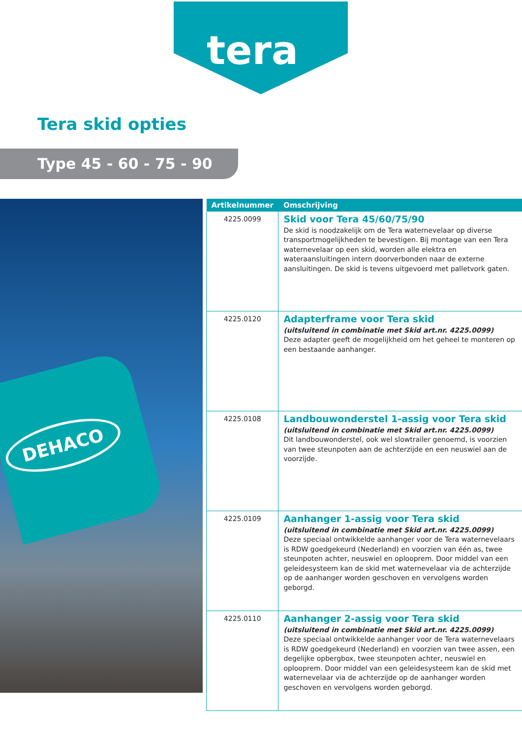tera
Tera skid opties
Type 45 - 60 - 75 - 90
DEHACO
| Artikelnummer | Omschrijving |
| --- | --- |
| 4225.0099 | Skid voor Tera 45/60/75/90 De skid is noodzakelijk om de Tera waternevelaar op diverse transportmogelijkheden te bevestigen. Bij montage van een Tera waternevelaar op een skid, worden alle elektra en wateraansluitingen intern doorverbonden naar de externe aansluitingen. De skid is tevens uitgevoerd met palletvork gaten. |
| 4225.0120 | Adapterframe voor Tera skid (uitsluitend in combinatie met Skid art.nr. 4225.0099) Deze adapter geeft de mogelijkheid om het geheel te monteren op een bestaande aanhanger. |
| 4225.0108 | Landbouwonderstel 1-assig voor Tera skid (uitsluitend in combinatie met Skid art.nr. 4225.0099) Dit landbouwonderstel, ook wel slowtrailer genoemd, is voorzien van twee steunpoten aan de achterzijde en een neuswiel aan de voorzijde. |
| 4225.0109 | Aanhanger 1-assig voor Tera skid (uitsluitend in combinatie met Skid art.nr. 4225.0099) Deze speciaal ontwikkelde aanhanger voor de Tera waternevelaars is RDW goedgekeurd (Nederland) en voorzien van één as, twee steunpoten achter, neuswiel en oplooprem. Door middel van een geleidesysteem kan de skid met waternevelaar via de achterzijde op de aanhanger worden geschoven en vervolgens worden geborgd. |
| 4225.0110 | Aanhanger 2-assig voor Tera skid (uitsluitend in combinatie met Skid art.nr. 4225.0099) Deze speciaal ontwikkelde aanhanger voor de Tera waternevelaars is RDW goedgekeurd (Nederland) en voorzien van twee assen, een degelijke opbergbox, twee steunpoten achter, neuswiel en oplooprem. Door middel van een geleidesysteem kan de skid met waternevelaar via de achterzijde op de aanhanger worden geschoven en vervolgens worden geborgd. |